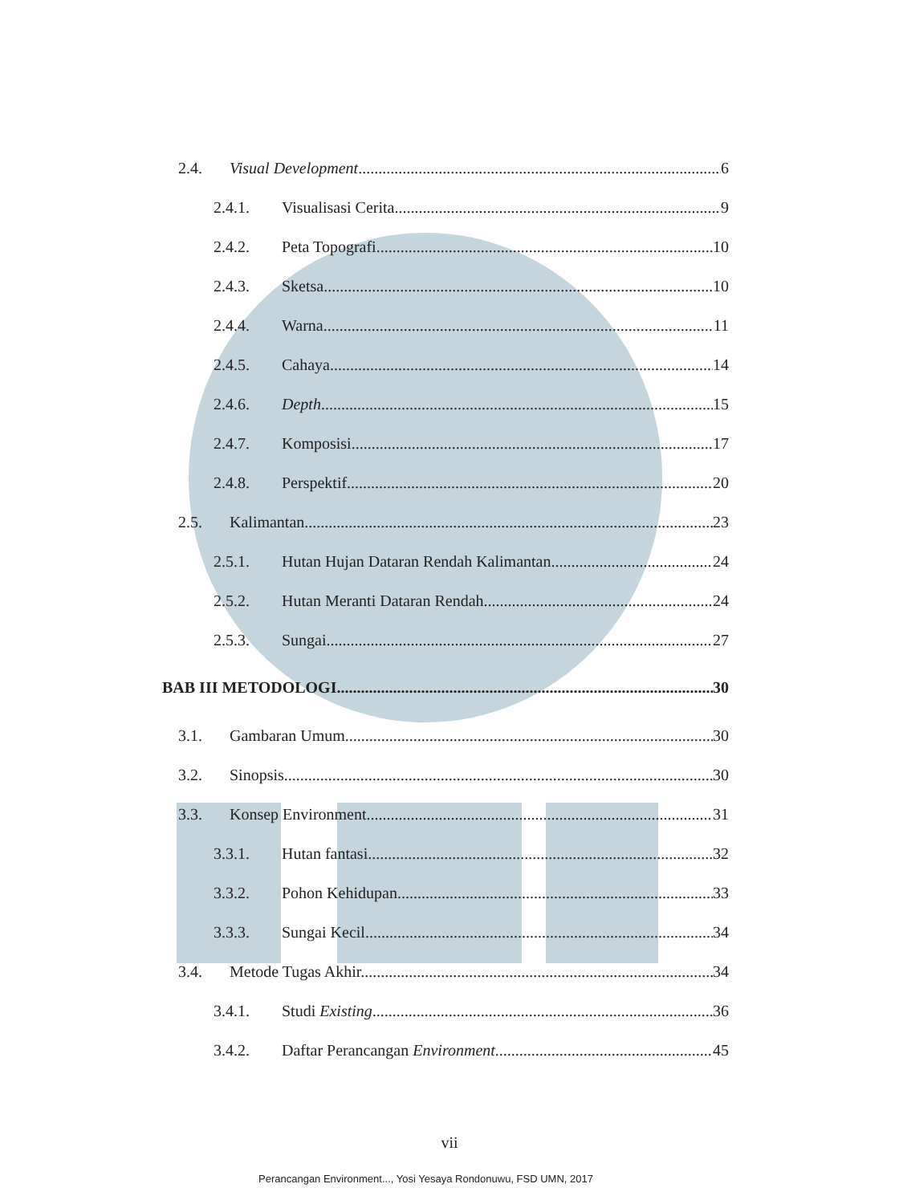2.4. Visual Development 6
2.4.1. Visualisasi Cerita 9
2.4.2. Peta Topografi 10
2.4.3. Sketsa 10
2.4.4. Warna 11
2.4.5. Cahaya 14
2.4.6. Depth 15
2.4.7. Komposisi 17
2.4.8. Perspektif 20
2.5. Kalimantan 23
2.5.1. Hutan Hujan Dataran Rendah Kalimantan 24
2.5.2. Hutan Meranti Dataran Rendah 24
2.5.3. Sungai 27
BAB III METODOLOGI 30
3.1. Gambaran Umum 30
3.2. Sinopsis 30
3.3. Konsep Environment 31
3.3.1. Hutan fantasi 32
3.3.2. Pohon Kehidupan 33
3.3.3. Sungai Kecil 34
3.4. Metode Tugas Akhir. 34
3.4.1. Studi Existing 36
3.4.2. Daftar Perancangan Environment 45
vii
Perancangan Environment..., Yosi Yesaya Rondonuwu, FSD UMN, 2017